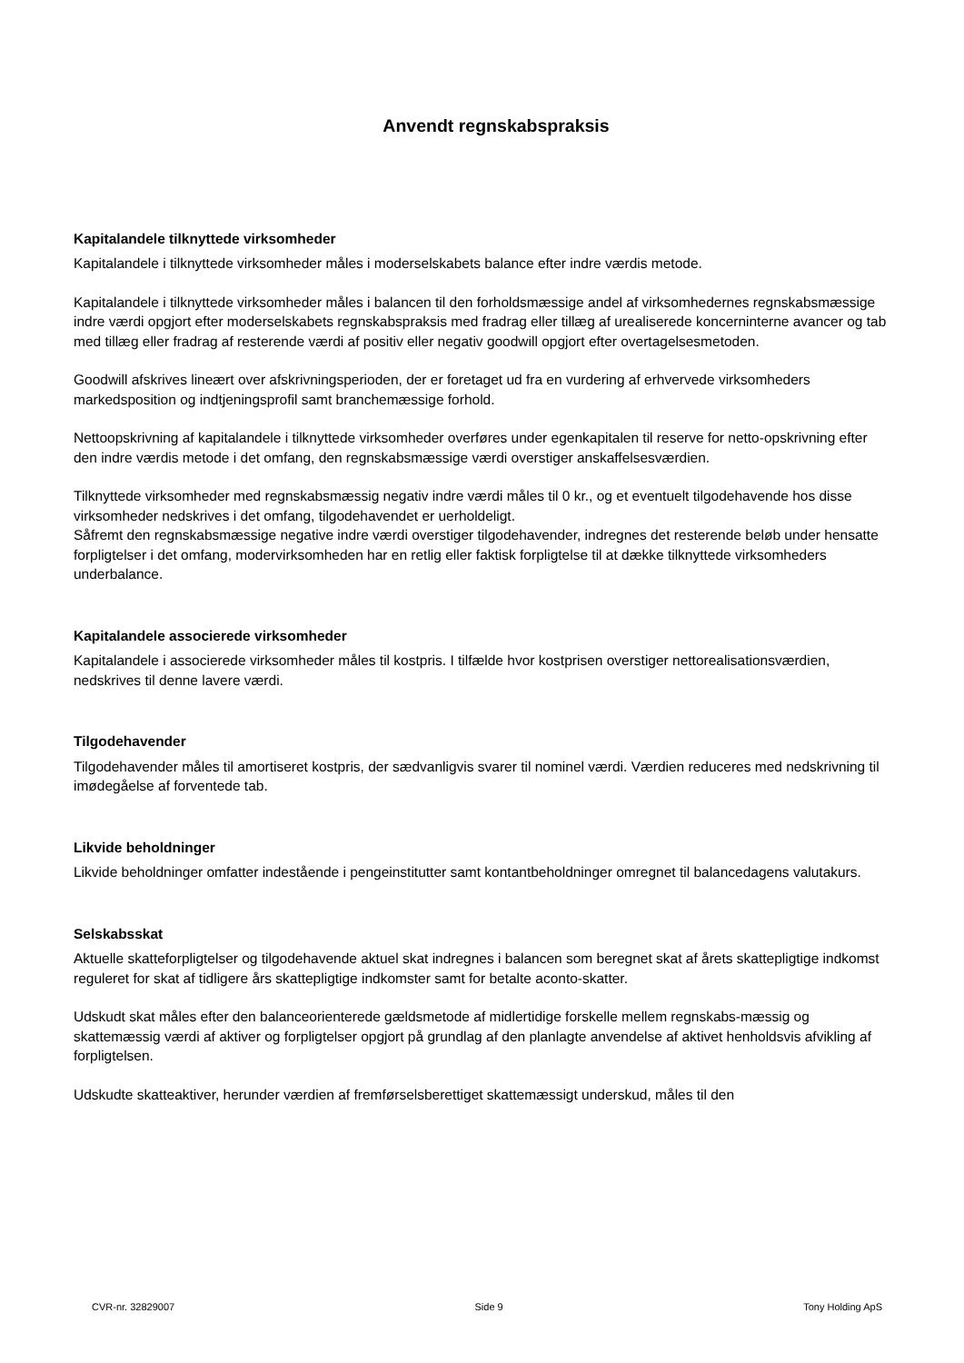Anvendt regnskabspraksis
Kapitalandele tilknyttede virksomheder
Kapitalandele i tilknyttede virksomheder måles i moderselskabets balance efter indre værdis metode.
Kapitalandele i tilknyttede virksomheder måles i balancen til den forholdsmæssige andel af virksomhedernes regnskabsmæssige indre værdi opgjort efter moderselskabets regnskabspraksis med fradrag eller tillæg af urealiserede koncerninterne avancer og tab med tillæg eller fradrag af resterende værdi af positiv eller negativ goodwill opgjort efter overtagelsesmetoden.
Goodwill afskrives lineært over afskrivningsperioden, der er foretaget ud fra en vurdering af erhvervede virksomheders markedsposition og indtjeningsprofil samt branchemæssige forhold.
Nettoopskrivning af kapitalandele i tilknyttede virksomheder overføres under egenkapitalen til reserve for netto-opskrivning efter den indre værdis metode i det omfang, den regnskabsmæssige værdi overstiger anskaffelsesværdien.
Tilknyttede virksomheder med regnskabsmæssig negativ indre værdi måles til 0 kr., og et eventuelt tilgodehavende hos disse virksomheder nedskrives i det omfang, tilgodehavendet er uerholdeligt.
Såfremt den regnskabsmæssige negative indre værdi overstiger tilgodehavender, indregnes det resterende beløb under hensatte forpligtelser i det omfang, modervirksomheden har en retlig eller faktisk forpligtelse til at dække tilknyttede virksomheders underbalance.
Kapitalandele associerede virksomheder
Kapitalandele i associerede virksomheder måles til kostpris. I tilfælde hvor kostprisen overstiger nettorealisationsværdien, nedskrives til denne lavere værdi.
Tilgodehavender
Tilgodehavender måles til amortiseret kostpris, der sædvanligvis svarer til nominel værdi. Værdien reduceres med nedskrivning til imødegåelse af forventede tab.
Likvide beholdninger
Likvide beholdninger omfatter indestående i pengeinstitutter samt kontantbeholdninger omregnet til balancedagens valutakurs.
Selskabsskat
Aktuelle skatteforpligtelser og tilgodehavende aktuel skat indregnes i balancen som beregnet skat af årets skattepligtige indkomst reguleret for skat af tidligere års skattepligtige indkomster samt for betalte aconto-skatter.
Udskudt skat måles efter den balanceorienterede gældsmetode af midlertidige forskelle mellem regnskabs-mæssig og skattemæssig værdi af aktiver og forpligtelser opgjort på grundlag af den planlagte anvendelse af aktivet henholdsvis afvikling af forpligtelsen.
Udskudte skatteaktiver, herunder værdien af fremførselsberettiget skattemæssigt underskud, måles til den
CVR-nr. 32829007 Side 9 Tony Holding ApS